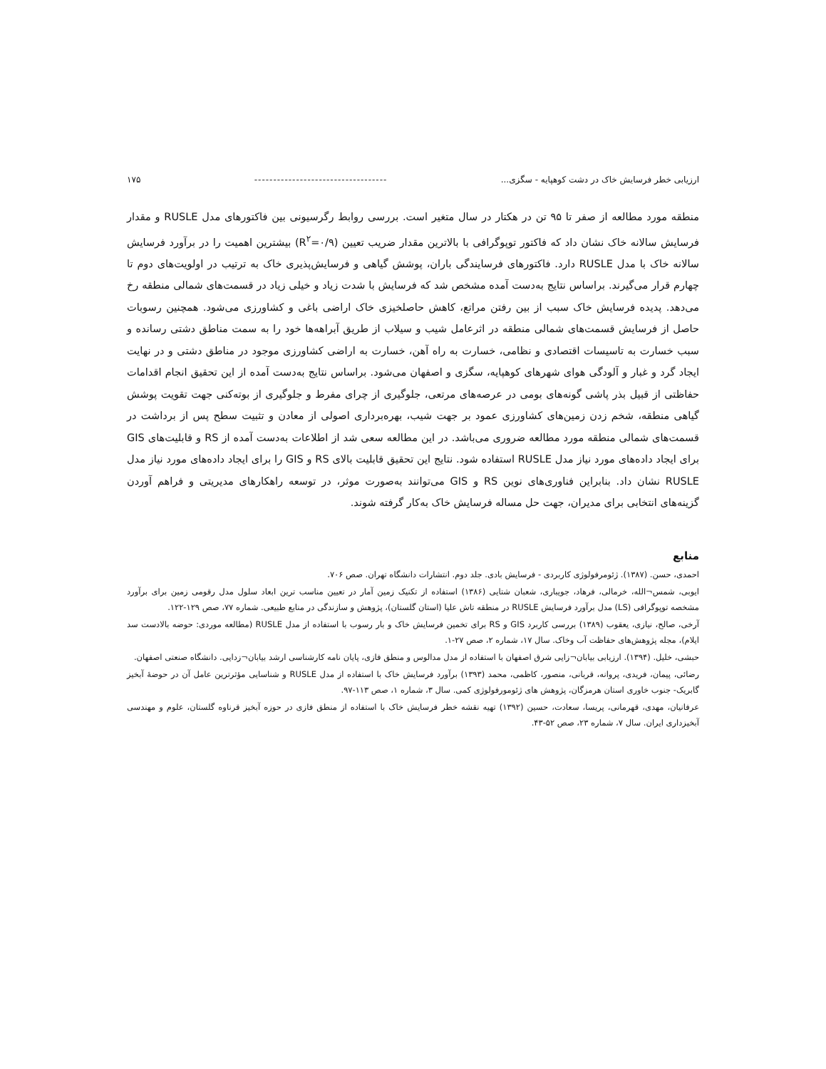ارزیابی خطر فرسایش خاک در دشت کوهپایه - سگزی... ----------------------------------- ۱۷۵
منطقه مورد مطالعه از صفر تا ۹۵ تن در هکتار در سال متغیر است. بررسی روابط رگرسیونی بین فاکتورهای مدل RUSLE و مقدار فرسایش سالانه خاک نشان داد که فاکتور توپوگرافی با بالاترین مقدار ضریب تعیین (R<sup>۲</sup>=۰/۹) بیشترین اهمیت را در برآورد فرسایش سالانه خاک با مدل RUSLE دارد. فاکتورهای فرسایندگی باران، پوشش گیاهی و فرسایش‌پذیری خاک به ترتیب در اولویت‌های دوم تا چهارم قرار می‌گیرند. براساس نتایج به‌دست آمده مشخص شد که فرسایش با شدت زیاد و خیلی زیاد در قسمت‌های شمالی منطقه رخ می‌دهد. پدیده فرسایش خاک سبب از بین رفتن مراتع، کاهش حاصلخیزی خاک اراضی باغی و کشاورزی می‌شود. همچنین رسوبات حاصل از فرسایش قسمت‌های شمالی منطقه در اثرعامل شیب و سیلاب از طریق آبراهه‌ها خود را به سمت مناطق دشتی رسانده و سبب خسارت به تاسیسات اقتصادی و نظامی، خسارت به راه آهن، خسارت به اراضی کشاورزی موجود در مناطق دشتی و در نهایت ایجاد گرد و غبار و آلودگی هوای شهرهای کوهپایه، سگزی و اصفهان می‌شود. براساس نتایج به‌دست آمده از این تحقیق انجام اقدامات حفاظتی از قبیل بذر پاشی گونه‌های بومی در عرصه‌های مرتعی، جلوگیری از چرای مفرط و جلوگیری از بوته‌کنی جهت تقویت پوشش گیاهی منطقه، شخم زدن زمین‌های کشاورزی عمود بر جهت شیب، بهره‌برداری اصولی از معادن و تثبیت سطح پس از برداشت در قسمت‌های شمالی منطقه مورد مطالعه ضروری می‌باشد. در این مطالعه سعی شد از اطلاعات به‌دست آمده از RS و قابلیت‌های GIS برای ایجاد داده‌های مورد نیاز مدل RUSLE استفاده شود. نتایج این تحقیق قابلیت بالای RS و GIS را برای ایجاد داده‌های مورد نیاز مدل RUSLE نشان داد. بنابراین فناوری‌های نوین RS و GIS می‌توانند به‌صورت موثر، در توسعه راهکارهای مدیریتی و فراهم آوردن گزینه‌های انتخابی برای مدیران، جهت حل مساله فرسایش خاک به‌کار گرفته شوند.
منابع
احمدی، حسن. (۱۳۸۷). ژئومرفولوژی کاربردی - فرسایش بادی. جلد دوم. انتشارات دانشگاه تهران. صص ۷۰۶.
ایوبی، شمس¬الله، خرمالی، فرهاد، جویباری، شعبان شتایی (۱۳۸۶) استفاده از تکنیک زمین آمار در تعیین مناسب ترین ابعاد سلول مدل رقومی زمین برای برآورد مشخصه توپوگرافی (LS) مدل برآورد فرسایش RUSLE در منطقه تاش علیا (استان گلستان)، پژوهش و سازندگی در منابع طبیعی. شماره ۷۷، صص ۱۲۹-۱۲۲.
آرخی، صالح، نیازی، یعقوب (۱۳۸۹) بررسی کاربرد GIS و RS برای تخمین فرسایش خاک و بار رسوب با استفاده از مدل RUSLE (مطالعه موردی: حوضه بالادست سد ایلام)، مجله پژوهش‌های حفاظت آب وخاک. سال ۱۷، شماره ۲، صص ۲۷-۱.
حبشی، خلیل. (۱۳۹۴). ارزیابی بیابان¬زایی شرق اصفهان با استفاده از مدل مدالوس و منطق فازی، پایان نامه کارشناسی ارشد بیابان¬زدایی. دانشگاه صنعتی اصفهان.
رضائی، پیمان، فریدی، پروانه، قربانی، منصور، کاظمی، محمد (۱۳۹۳) برآورد فرسایش خاک با استفاده از مدل RUSLE و شناسایی مؤثرترین عامل آن در حوضهٔ آبخیز گابریک- جنوب خاوری استان هرمزگان، پژوهش های ژئومورفولوژی کمی. سال ۳، شماره ۱، صص ۱۱۳-۹۷.
عرفانیان، مهدی، قهرمانی، پریسا، سعادت، حسین (۱۳۹۲) تهیه نقشه خطر فرسایش خاک با استفاده از منطق فازی در حوزه آبخیز قرناوه گلستان، علوم و مهندسی آبخیزداری ایران. سال ۷، شماره ۲۳، صص ۵۲-۴۳.